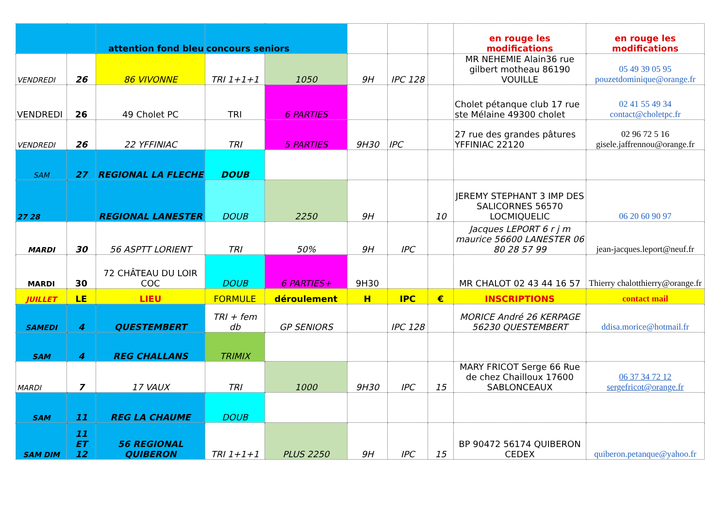| | | attention fond bleu | concours seniors | | | | | en rouge les modifications | en rouge les modifications |
| VENDREDI | 26 | 86 VIVONNE | TRI 1+1+1 | 1050 | 9H | IPC 128 | | MR NEHEMIE Alain36 rue gilbert motheau 86190 VOUILLE | 05 49 39 05 95 pouzetdominique@orange.fr |
| VENDREDI | 26 | 49 Cholet PC | TRI | 6 PARTIES | | | | Cholet pétanque club 17 rue ste Mélaine 49300 cholet | 02 41 55 49 34 contact@choletpc.fr |
| VENDREDI | 26 | 22 YFFINIAC | TRI | 5 PARTIES | 9H30 | IPC | | 27 rue des grandes pâtures YFFINIAC 22120 | 02 96 72 5 16 gisele.jaffrennou@orange.fr |
| SAM | 27 | REGIONAL LA FLECHE | DOUB | | | | | | |
| 27 28 | | REGIONAL LANESTER | DOUB | 2250 | 9H | | 10 | JEREMY STEPHANT 3 IMP DES SALICORNES 56570 LOCMIQUELIC | 06 20 60 90 97 |
| MARDI | 30 | 56 ASPTT LORIENT | TRI | 50% | 9H | IPC | | Jacques LEPORT 6 r j m maurice 56600 LANESTER 06 80 28 57 99 | jean-jacques.leport@neuf.fr |
| MARDI | 30 | 72 CHÂTEAU DU LOIR COC | DOUB | 6 PARTIES+ | 9H30 | | | MR CHALOT 02 43 44 16 57 | Thierry chalotthierry@orange.fr |
| JUILLET | LE | LIEU | FORMULE | déroulement | H | IPC | € | INSCRIPTIONS | contact mail |
| SAMEDI | 4 | QUESTEMBERT | TRI + fem db | GP SENIORS | | IPC 128 | | MORICE André 26 KERPAGE 56230 QUESTEMBERT | ddisa.morice@hotmail.fr |
| SAM | 4 | REG CHALLANS | TRIMIX | | | | | | |
| MARDI | 7 | 17 VAUX | TRI | 1000 | 9H30 | IPC | 15 | MARY FRICOT Serge 66 Rue de chez Chailloux 17600 SABLONCEAUX | 06 37 34 72 12 sergefricot@orange.fr |
| SAM | 11 | REG LA CHAUME | DOUB | | | | | | |
| SAM DIM | 11 ET 12 | 56 REGIONAL QUIBERON | TRI 1+1+1 | PLUS 2250 | 9H | IPC | 15 | BP 90472 56174 QUIBERON CEDEX | quiberon.petanque@yahoo.fr |